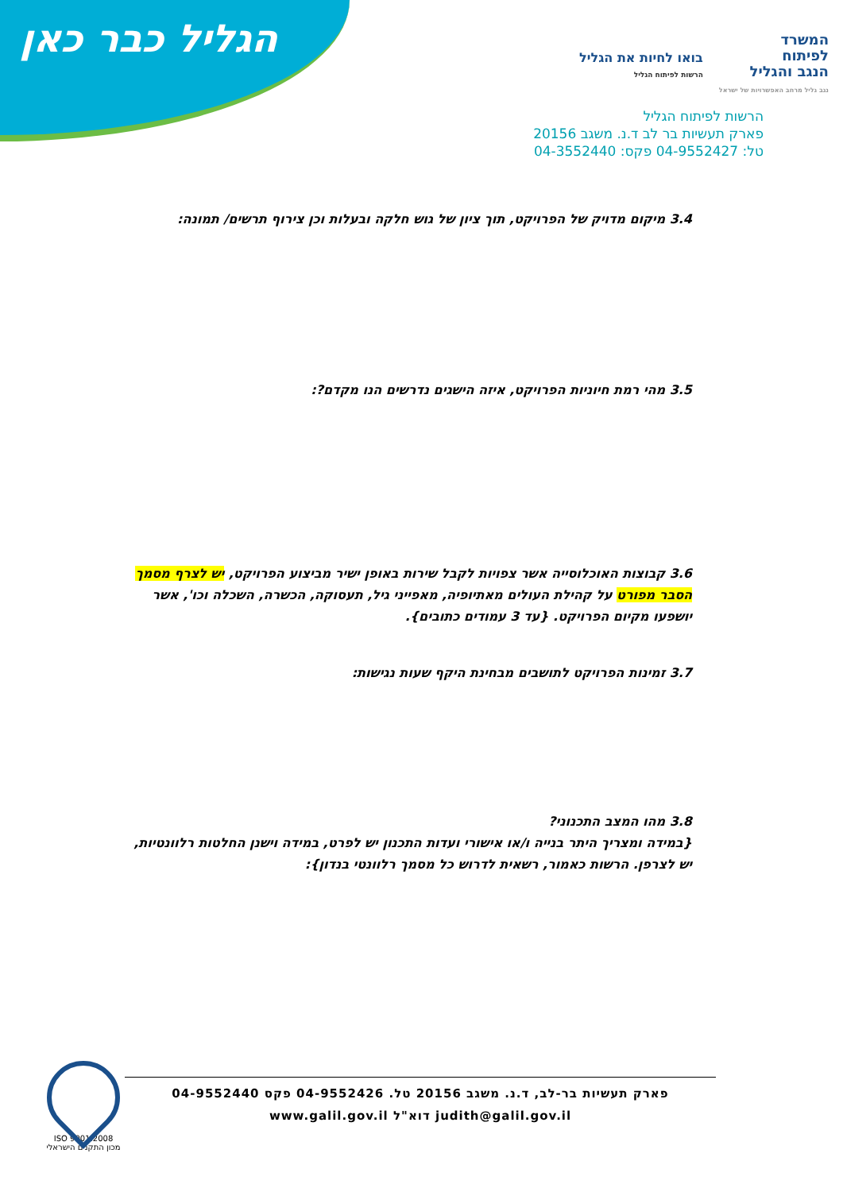הגליל כבר כאן
המשרד
לפיתוח
הנגב והגליל
נגב גליל מרחב האפשרויות של ישראל
בואו לחיות את הגליל
הרשות לפיתוח הגליל
הרשות לפיתוח הגליל
פארק תעשיות בר לב ד.נ. משגב 20156
טל: 04-9552427 פקס: 04-3552440
3.4 מיקום מדויק של הפרויקט, תוך ציון של גוש חלקה ובעלות וכן צירוף תרשים/ תמונה:
3.5 מהי רמת חיוניות הפרויקט, איזה הישגים נדרשים הנו מקדם?:
3.6 קבוצות האוכלוסייה אשר צפויות לקבל שירות באופן ישיר מביצוע הפרויקט, יש לצרף מסמך הסבר מפורט על קהילת העולים מאתיופיה, מאפייני גיל, תעסוקה, הכשרה, השכלה וכו', אשר יושפעו מקיום הפרויקט. {עד 3 עמודים כתובים}.
3.7 זמינות הפרויקט לתושבים מבחינת היקף שעות נגישות:
3.8 מהו המצב התכנוני?
{במידה ומצריך היתר בנייה ו/או אישורי ועדות התכנון יש לפרט, במידה וישנן החלטות רלוונטיות, יש לצרפן. הרשות כאמור, רשאית לדרוש כל מסמך רלוונטי בנדון}:
ISO 9001:2008
מכון התקנים הישראלי
פארק תעשיות בר-לב, ד.נ. משגב 20156 טל. 04-9552426 פקס 04-9552440
judith@galil.gov.il דוא"ל www.galil.gov.il